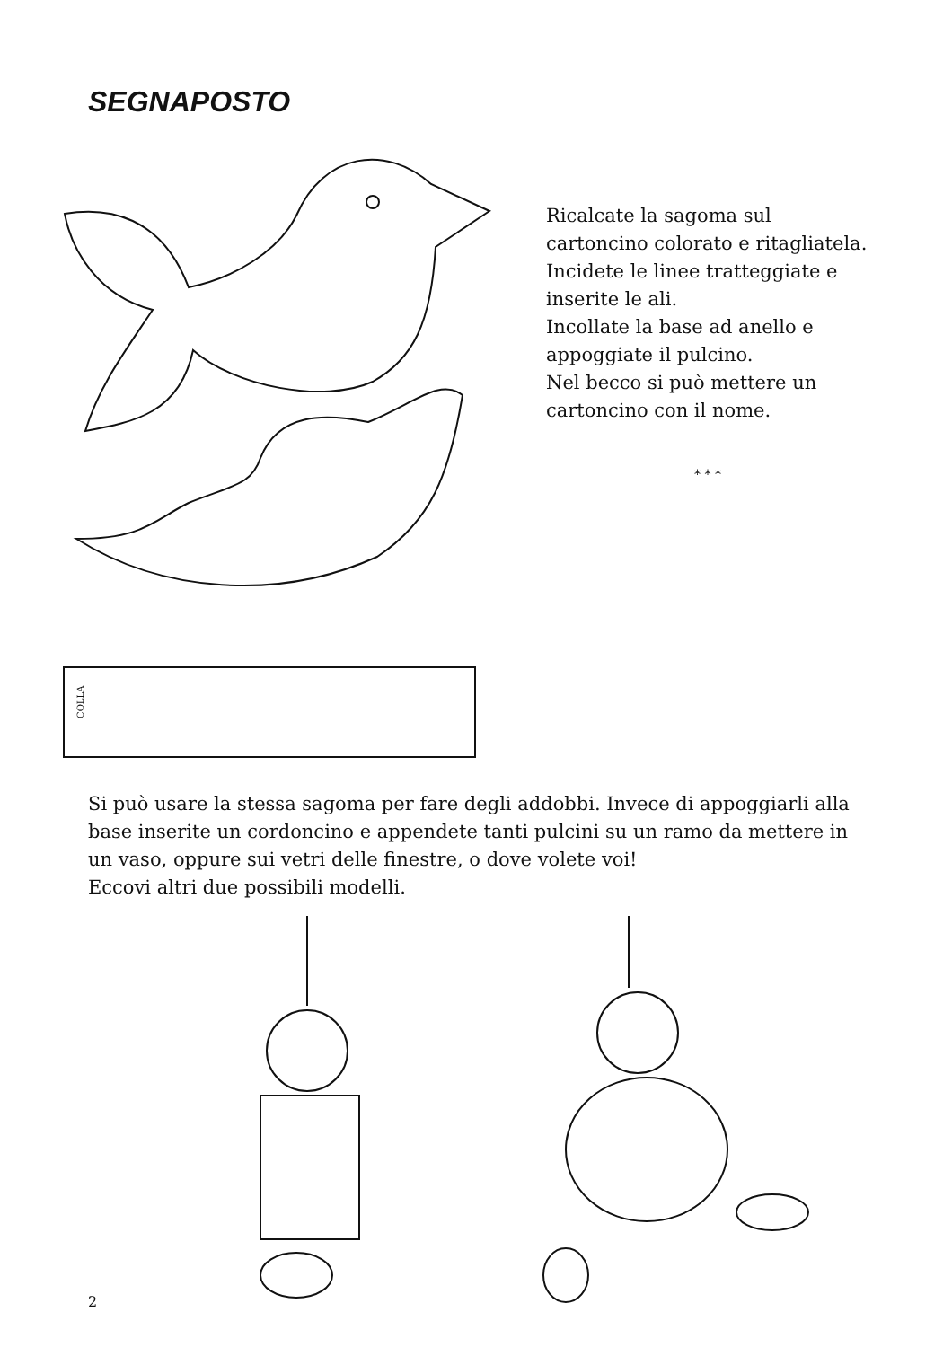SEGNAPOSTO
COLLA
Ricalcate la sagoma sul cartoncino colorato e ritagliatela.
Incidete le linee tratteggiate e inserite le ali.
Incollate la base ad anello e appoggiate il pulcino.
Nel becco si può mettere un cartoncino con il nome.
* * *
Si può usare la stessa sagoma per fare degli addobbi. Invece di appoggiarli alla base inserite un cordoncino e appendete tanti pulcini su un ramo da mettere in un vaso, oppure sui vetri delle finestre, o dove volete voi!
Eccovi altri due possibili modelli.
2